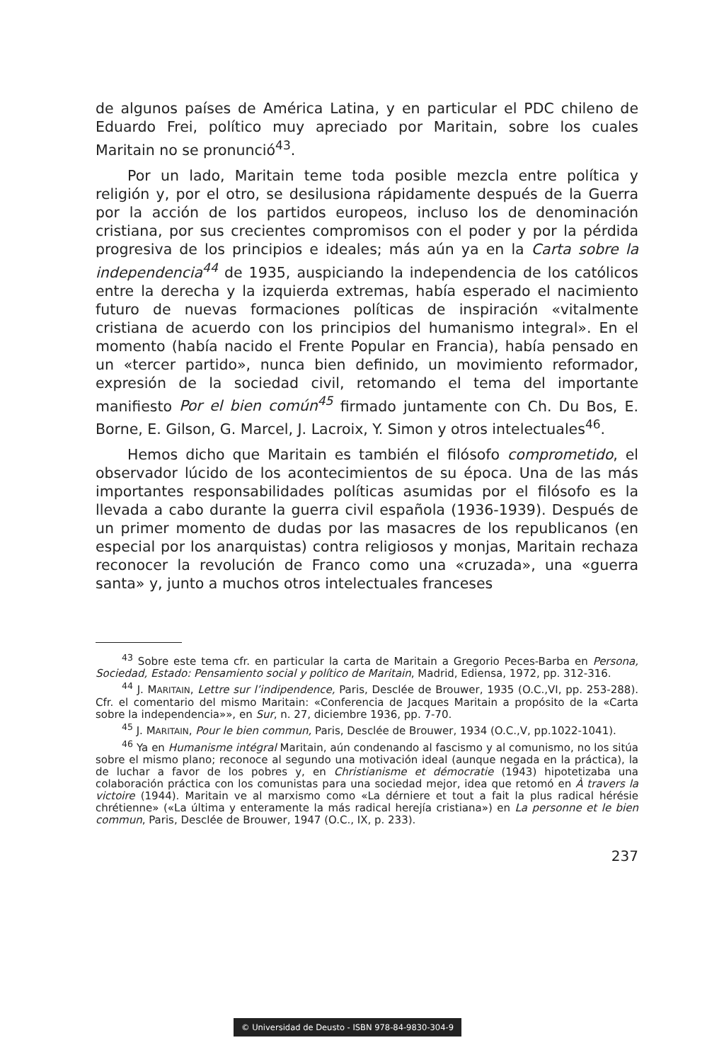de algunos países de América Latina, y en particular el PDC chileno de Eduardo Frei, político muy apreciado por Maritain, sobre los cuales Maritain no se pronunció<sup>43</sup>.
Por un lado, Maritain teme toda posible mezcla entre política y religión y, por el otro, se desilusiona rápidamente después de la Guerra por la acción de los partidos europeos, incluso los de denominación cristiana, por sus crecientes compromisos con el poder y por la pérdida progresiva de los principios e ideales; más aún ya en la Carta sobre la independencia<sup>44</sup> de 1935, auspiciando la independencia de los católicos entre la derecha y la izquierda extremas, había esperado el nacimiento futuro de nuevas formaciones políticas de inspiración «vitalmente cristiana de acuerdo con los principios del humanismo integral». En el momento (había nacido el Frente Popular en Francia), había pensado en un «tercer partido», nunca bien definido, un movimiento reformador, expresión de la sociedad civil, retomando el tema del importante manifiesto Por el bien común<sup>45</sup> firmado juntamente con Ch. Du Bos, E. Borne, E. Gilson, G. Marcel, J. Lacroix, Y. Simon y otros intelectuales<sup>46</sup>.
Hemos dicho que Maritain es también el filósofo comprometido, el observador lúcido de los acontecimientos de su época. Una de las más importantes responsabilidades políticas asumidas por el filósofo es la llevada a cabo durante la guerra civil española (1936-1939). Después de un primer momento de dudas por las masacres de los republicanos (en especial por los anarquistas) contra religiosos y monjas, Maritain rechaza reconocer la revolución de Franco como una «cruzada», una «guerra santa» y, junto a muchos otros intelectuales franceses
<sup>43</sup> Sobre este tema cfr. en particular la carta de Maritain a Gregorio Peces-Barba en Persona, Sociedad, Estado: Pensamiento social y político de Maritain, Madrid, Ediensa, 1972, pp. 312-316.
<sup>44</sup> J. MARITAIN, Lettre sur l’indipendence, Paris, Desclée de Brouwer, 1935 (O.C.,VI, pp. 253-288). Cfr. el comentario del mismo Maritain: «Conferencia de Jacques Maritain a propósito de la «Carta sobre la independencia»», en Sur, n. 27, diciembre 1936, pp. 7-70.
<sup>45</sup> J. MARITAIN, Pour le bien commun, Paris, Desclée de Brouwer, 1934 (O.C.,V, pp.1022-1041).
<sup>46</sup> Ya en Humanisme intégral Maritain, aún condenando al fascismo y al comunismo, no los sitúa sobre el mismo plano; reconoce al segundo una motivación ideal (aunque negada en la práctica), la de luchar a favor de los pobres y, en Christianisme et démocratie (1943) hipotetizaba una colaboración práctica con los comunistas para una sociedad mejor, idea que retomó en À travers la victoire (1944). Maritain ve al marxismo como «La dérniere et tout a fait la plus radical hérésie chrétienne» («La última y enteramente la más radical herejía cristiana») en La personne et le bien commun, Paris, Desclée de Brouwer, 1947 (O.C., IX, p. 233).
237
© Universidad de Deusto - ISBN 978-84-9830-304-9